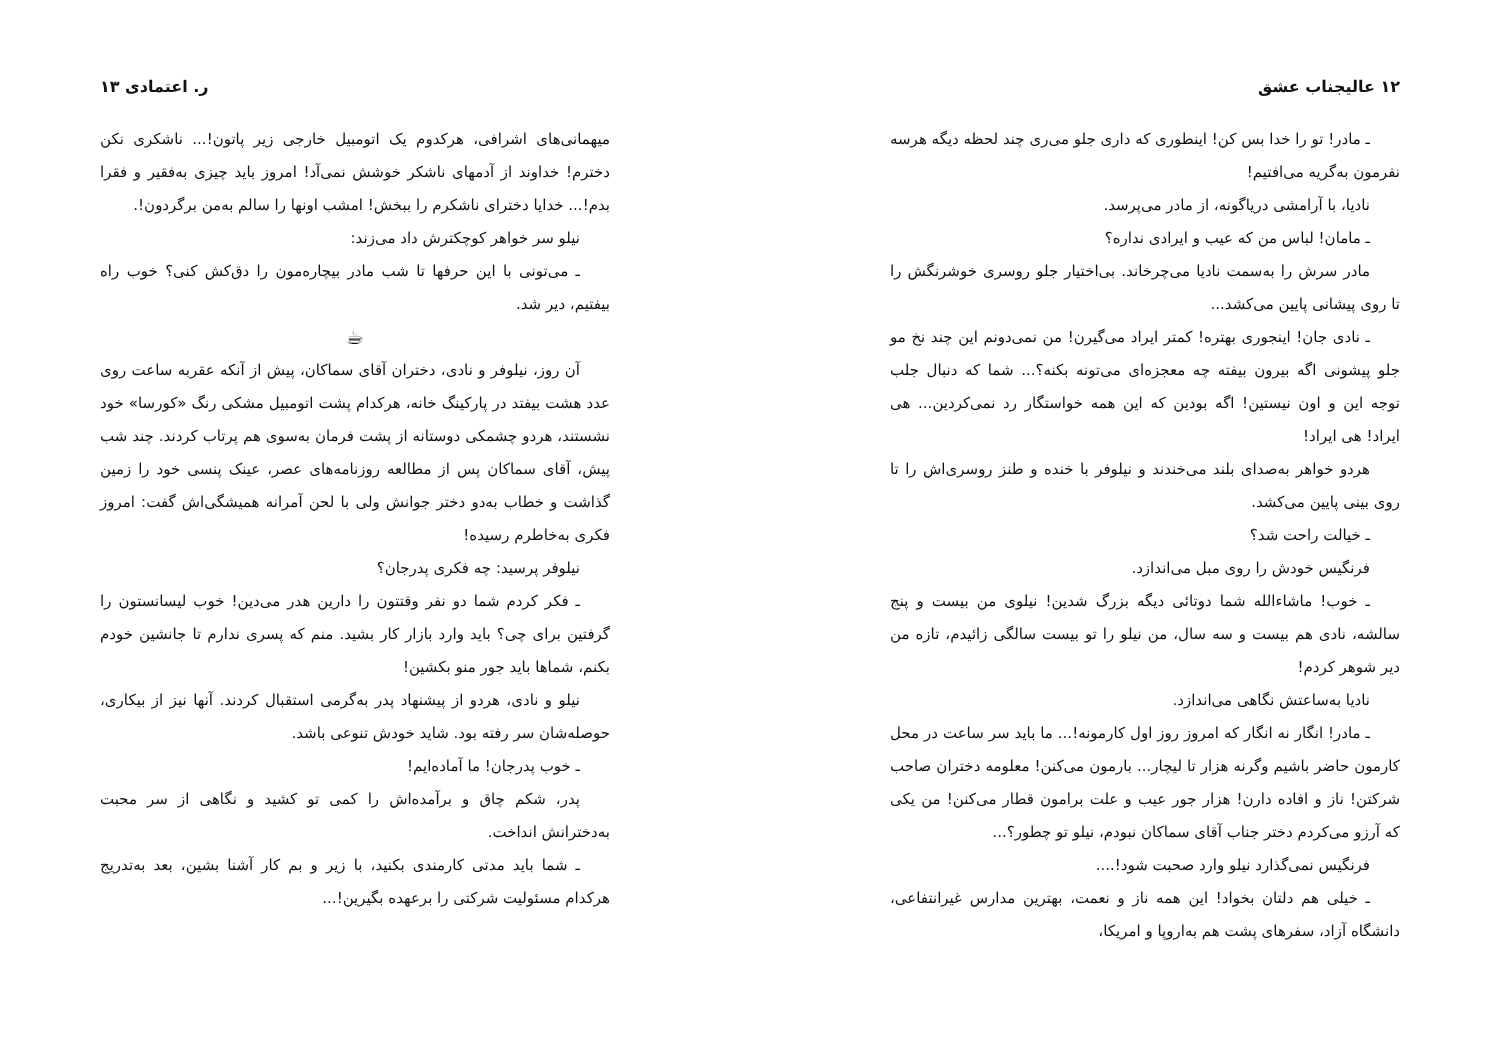ر. اعتمادی ۱۳
میهمانی‌های اشرافی، هرکدوم یک اتومبیل خارجی زیر پاتون!... ناشکری نکن دخترم! خداوند از آدمهای ناشکر خوشش نمی‌آد! امروز باید چیزی به‌فقیر و فقرا بدم!... خدایا دخترای ناشکرم را ببخش! امشب اونها را سالم به‌من برگردون!.
نیلو سر خواهر کوچکترش داد می‌زند:
ـ می‌تونی با این حرفها تا شب مادر بیچاره‌مون را دق‌کش کنی؟ خوب راه بیفتیم، دیر شد.
☕
آن روز، نیلوفر و نادی، دختران آقای سماکان، پیش از آنکه عقربه ساعت روی عدد هشت بیفتد در پارکینگ خانه، هرکدام پشت اتومبیل مشکی رنگ «کورسا» خود نشستند، هردو چشمکی دوستانه از پشت فرمان به‌سوی هم پرتاب کردند. چند شب پیش، آقای سماکان پس از مطالعه روزنامه‌های عصر، عینک پنسی خود را زمین گذاشت و خطاب به‌دو دختر جوانش ولی با لحن آمرانه همیشگی‌اش گفت: امروز فکری به‌خاطرم رسیده!
نیلوفر پرسید: چه فکری پدرجان؟
ـ فکر کردم شما دو نفر وقتتون را دارین هدر می‌دین! خوب لیسانستون را گرفتین برای چی؟ باید وارد بازار کار بشید. منم که پسری ندارم تا جانشین خودم بکنم، شماها باید جور منو بکشین!
نیلو و نادی، هردو از پیشنهاد پدر به‌گرمی استقبال کردند. آنها نیز از بیکاری، حوصله‌شان سر رفته بود. شاید خودش تنوعی باشد.
ـ خوب پدرجان! ما آماده‌ایم!
پدر، شکم چاق و برآمده‌اش را کمی تو کشید و نگاهی از سر محبت به‌دخترانش انداخت.
ـ شما باید مدتی کارمندی بکنید، با زیر و بم کار آشنا بشین، بعد به‌تدریج هرکدام مسئولیت شرکتی را برعهده بگیرین!...
۱۲ عالیجناب عشق
ـ مادر! تو را خدا بس کن! اینطوری که داری جلو می‌ری چند لحظه دیگه هرسه نفرمون به‌گریه می‌افتیم!
نادیا، با آرامشی دریاگونه، از مادر می‌پرسد.
ـ مامان! لباس من که عیب و ایرادی نداره؟
مادر سرش را به‌سمت نادیا می‌چرخاند. بی‌اختیار جلو روسری خوشرنگش را تا روی پیشانی پایین می‌کشد...
ـ نادی جان! اینجوری بهتره! کمتر ایراد می‌گیرن! من نمی‌دونم این چند نخ مو جلو پیشونی اگه بیرون بیفته چه معجزه‌ای می‌تونه بکنه؟... شما که دنبال جلب توجه این و اون نیستین! اگه بودین که این همه خواستگار رد نمی‌کردین... هی ایراد! هی ایراد!
هردو خواهر به‌صدای بلند می‌خندند و نیلوفر با خنده و طنز روسری‌اش را تا روی بینی پایین می‌کشد.
ـ خیالت راحت شد؟
فرنگیس خودش را روی مبل می‌اندازد.
ـ خوب! ماشاءالله شما دوتائی دیگه بزرگ شدین! نیلوی من بیست و پنج سالشه، نادی هم بیست و سه سال، من نیلو را تو بیست سالگی زائیدم، تازه من دیر شوهر کردم!
نادیا به‌ساعتش نگاهی می‌اندازد.
ـ مادر! انگار نه انگار که امروز روز اول کارمونه!... ما باید سر ساعت در محل کارمون حاضر باشیم وگرنه هزار تا لیچار... بارمون می‌کنن! معلومه دختران صاحب شرکتن! ناز و افاده دارن! هزار جور عیب و علت برامون قطار می‌کنن! من یکی که آرزو می‌کردم دختر جناب آقای سماکان نبودم، نیلو تو چطور؟...
فرنگیس نمی‌گذارد نیلو وارد صحبت شود!....
ـ خیلی هم دلتان بخواد! این همه ناز و نعمت، بهترین مدارس غیرانتفاعی، دانشگاه آزاد، سفرهای پشت هم به‌اروپا و امریکا،